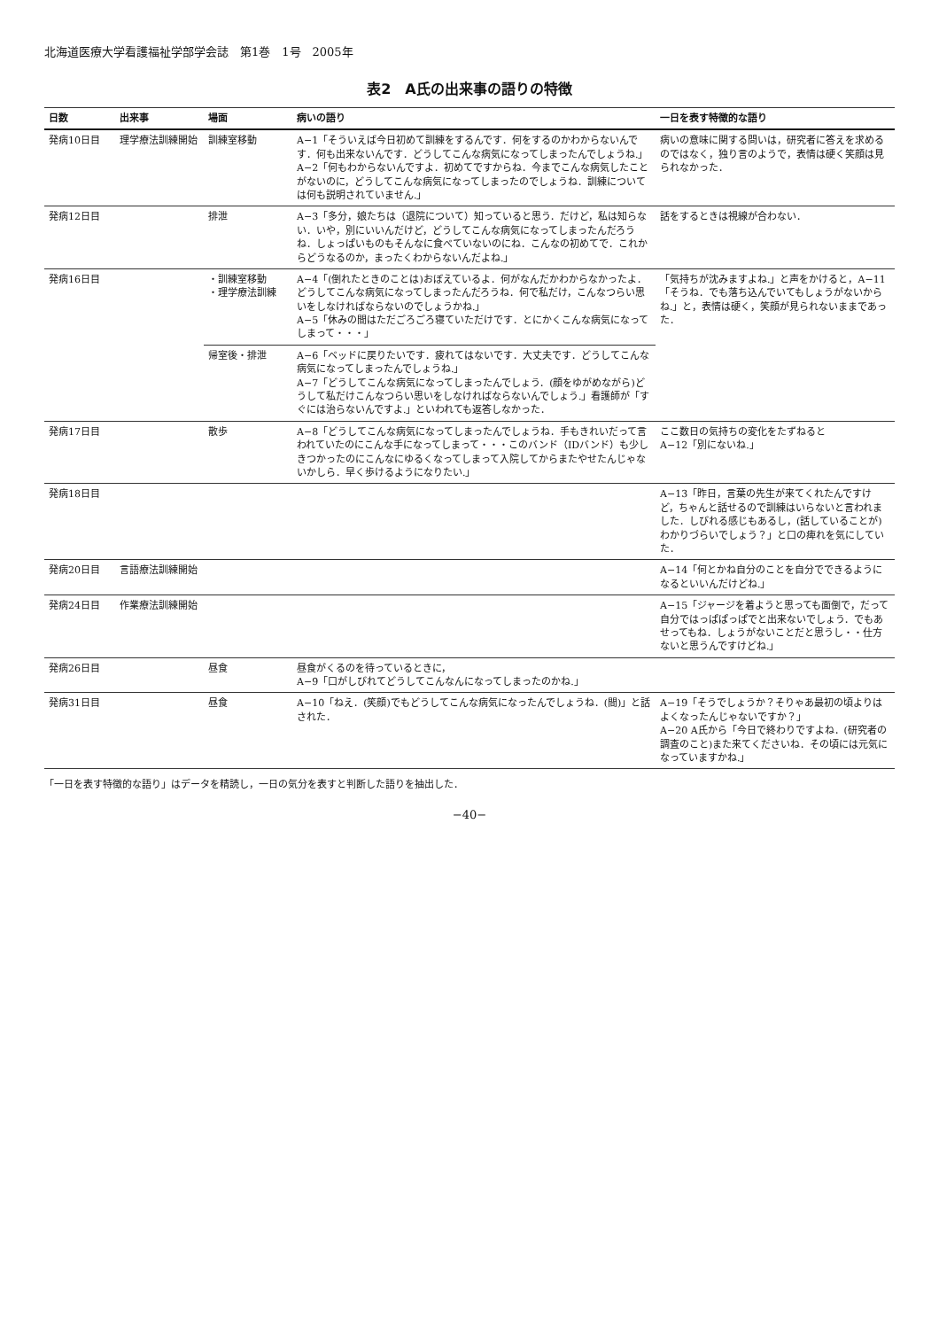北海道医療大学看護福祉学部学会誌　第1巻　1号　2005年
表2　A氏の出来事の語りの特徴
| 日数 | 出来事 | 場面 | 病いの語り | 一日を表す特徴的な語り |
| --- | --- | --- | --- | --- |
| 発病10日目 | 理学療法訓練開始 | 訓練室移動 | A−1「そういえば今日初めて訓練をするんです．何をするのかわからないんです．何も出来ないんです．どうしてこんな病気になってしまったんでしょうね.」 A−2「何もわからないんですよ．初めてですからね．今までこんな病気したことがないのに，どうしてこんな病気になってしまったのでしょうね．訓練については何も説明されていません.」 | 病いの意味に関する問いは，研究者に答えを求めるのではなく，独り言のようで，表情は硬く笑顔は見られなかった． |
| 発病12日目 | | 排泄 | A−3「多分，娘たちは（退院について）知っていると思う．だけど，私は知らない．いや，別にいいんだけど，どうしてこんな病気になってしまったんだろうね．しょっぱいものもそんなに食べていないのにね．こんなの初めてで．これからどうなるのか，まったくわからないんだよね.」 | 話をするときは視線が合わない． |
| 発病16日目 | | ・訓練室移動 ・理学療法訓練 | A−4「(倒れたときのことは)おぼえているよ．何がなんだかわからなかったよ．どうしてこんな病気になってしまったんだろうね．何で私だけ，こんなつらい思いをしなければならないのでしょうかね.」 A−5「休みの間はただごろごろ寝ていただけです．とにかくこんな病気になってしまって・・・」 | 「気持ちが沈みますよね.」と声をかけると，A−11「そうね．でも落ち込んでいてもしょうがないからね.」と，表情は硬く，笑顔が見られないままであった． |
| | | 帰室後・排泄 | A−6「ベッドに戻りたいです．疲れてはないです．大丈夫です．どうしてこんな病気になってしまったんでしょうね.」 A−7「どうしてこんな病気になってしまったんでしょう．(顔をゆがめながら)どうして私だけこんなつらい思いをしなければならないんでしょう.」看護師が「すぐには治らないんですよ.」といわれても返答しなかった． | |
| 発病17日目 | | 散歩 | A−8「どうしてこんな病気になってしまったんでしょうね．手もきれいだって言われていたのにこんな手になってしまって・・・このバンド（IDバンド）も少しきつかったのにこんなにゆるくなってしまって入院してからまたやせたんじゃないかしら．早く歩けるようになりたい.」 | ここ数日の気持ちの変化をたずねると A−12「別にないね.」 |
| 発病18日目 | | | | A−13「昨日，言葉の先生が来てくれたんですけど，ちゃんと話せるので訓練はいらないと言われました．しびれる感じもあるし，(話していることが)わかりづらいでしょう？」と口の痺れを気にしていた． |
| 発病20日目 | 言語療法訓練開始 | | | A−14「何とかね自分のことを自分でできるようになるといいんだけどね.」 |
| 発病24日目 | 作業療法訓練開始 | | | A−15「ジャージを着ようと思っても面倒で，だって自分ではっぱぱっぱでと出来ないでしょう．でもあせってもね．しょうがないことだと思うし・・仕方ないと思うんですけどね.」 |
| 発病26日目 | | 昼食 | 昼食がくるのを待っているときに， A−9「口がしびれてどうしてこんなんになってしまったのかね.」 | |
| 発病31日目 | | 昼食 | A−10「ねえ．(笑顔)でもどうしてこんな病気になったんでしょうね．(間)」と話された． | A−19「そうでしょうか？そりゃあ最初の頃よりはよくなったんじゃないですか？」 A−20 A氏から「今日で終わりですよね．(研究者の調査のこと)また来てくださいね．その頃には元気になっていますかね.」 |
「一日を表す特徴的な語り」はデータを精読し，一日の気分を表すと判断した語りを抽出した．
−40−